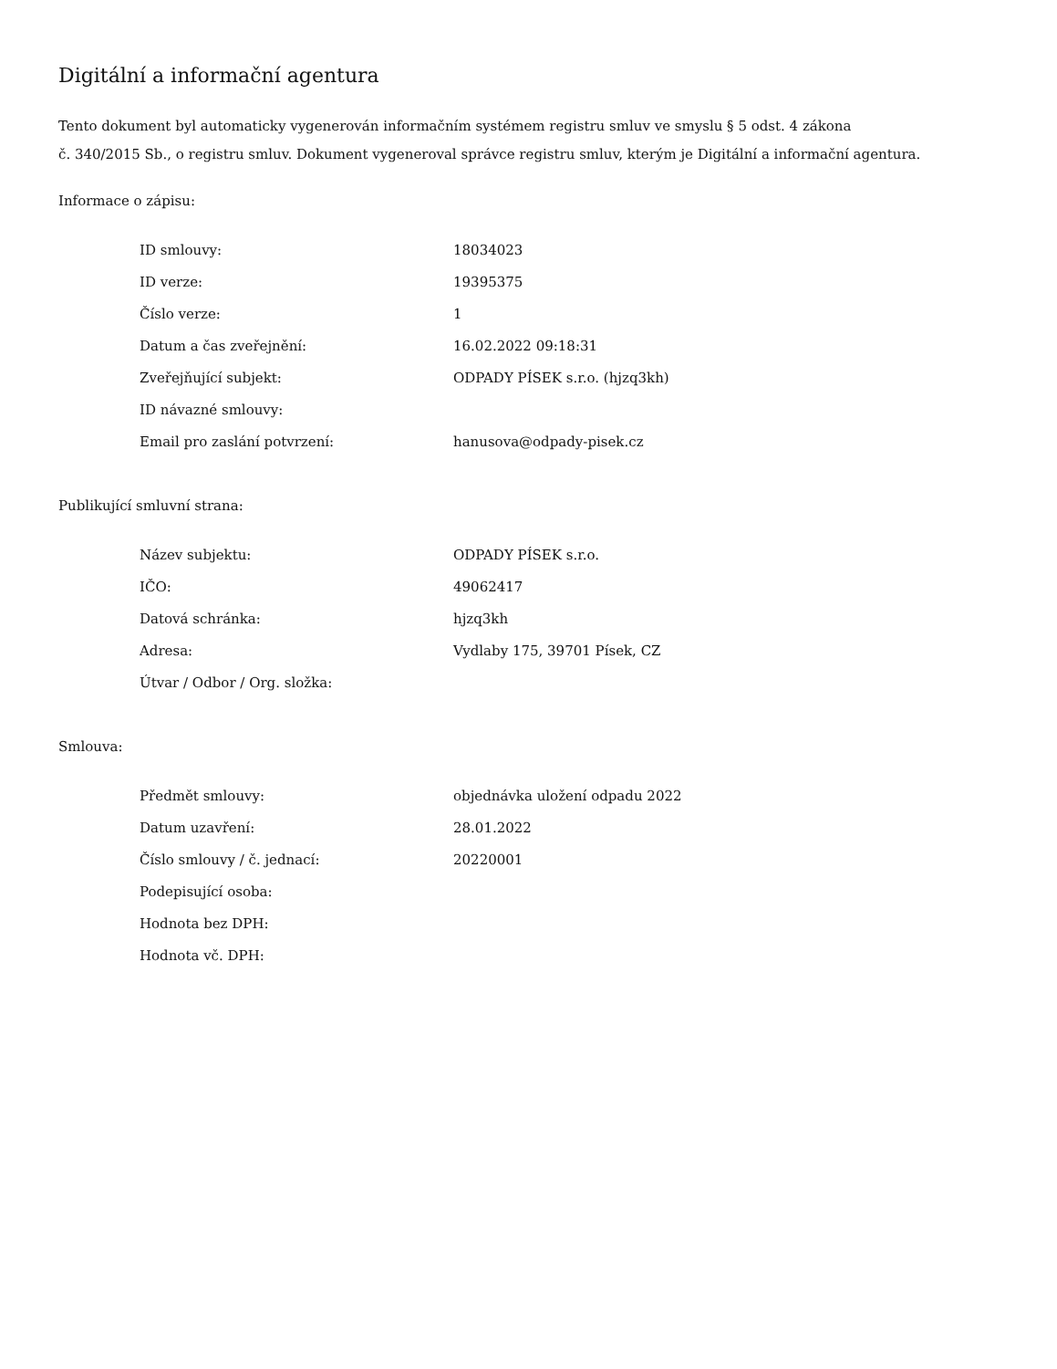Digitální a informační agentura
Tento dokument byl automaticky vygenerován informačním systémem registru smluv ve smyslu § 5 odst. 4 zákona
č. 340/2015 Sb., o registru smluv. Dokument vygeneroval správce registru smluv, kterým je Digitální a informační agentura.
Informace o zápisu:
| ID smlouvy: | 18034023 |
| ID verze: | 19395375 |
| Číslo verze: | 1 |
| Datum a čas zveřejnění: | 16.02.2022 09:18:31 |
| Zveřejňující subjekt: | ODPADY PÍSEK s.r.o. (hjzq3kh) |
| ID návazné smlouvy: | |
| Email pro zaslání potvrzení: | hanusova@odpady-pisek.cz |
Publikující smluvní strana:
| Název subjektu: | ODPADY PÍSEK s.r.o. |
| IČO: | 49062417 |
| Datová schránka: | hjzq3kh |
| Adresa: | Vydlaby 175, 39701 Písek, CZ |
| Útvar / Odbor / Org. složka: | |
Smlouva:
| Předmět smlouvy: | objednávka uložení odpadu 2022 |
| Datum uzavření: | 28.01.2022 |
| Číslo smlouvy / č. jednací: | 20220001 |
| Podepisující osoba: | |
| Hodnota bez DPH: | |
| Hodnota vč. DPH: | |